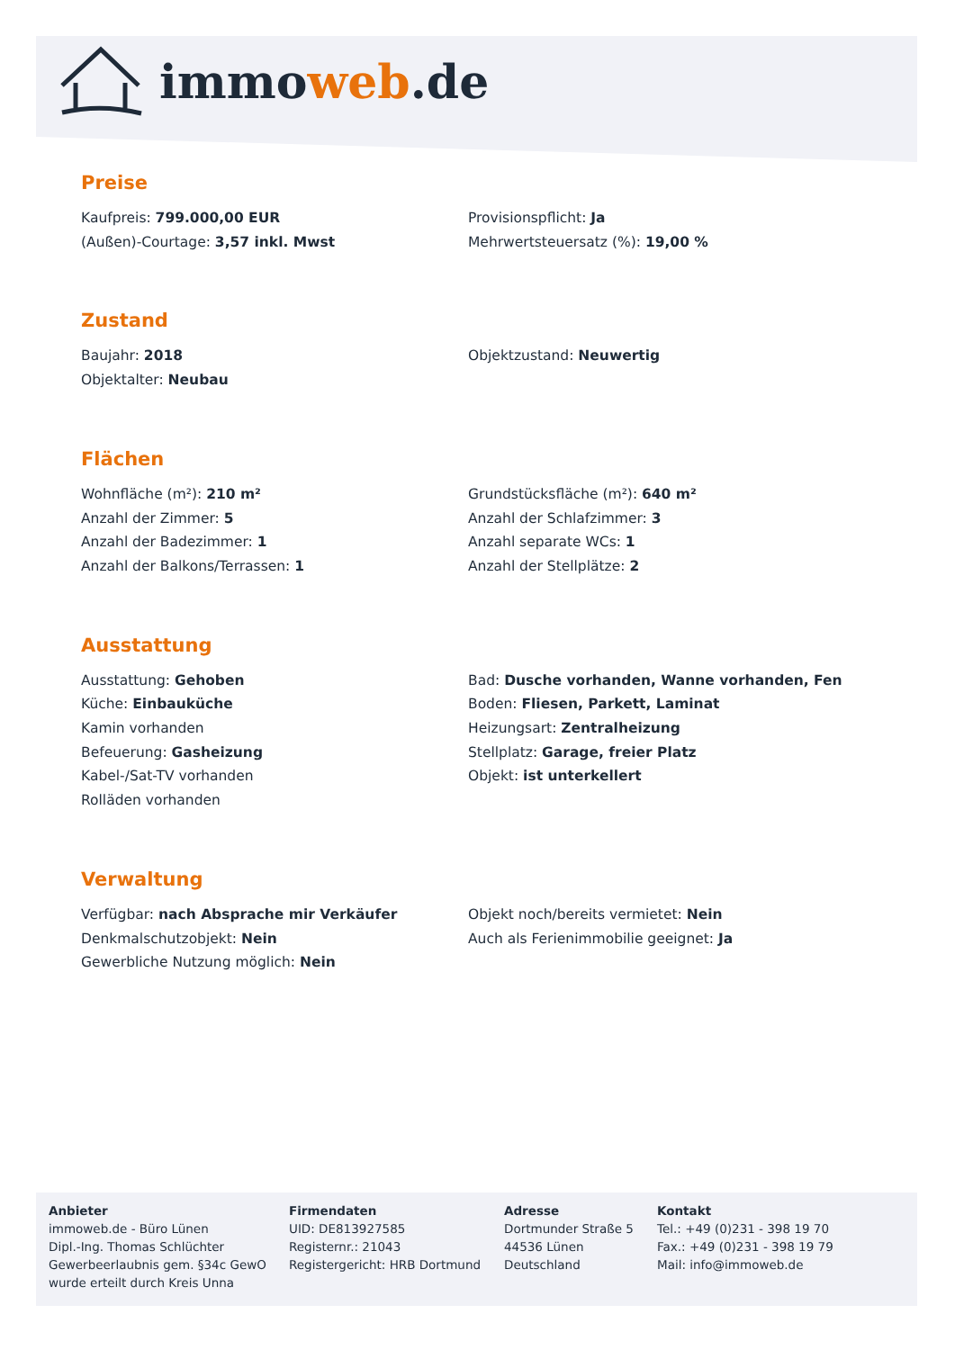immoweb.de
Preise
Kaufpreis: 799.000,00 EUR
Provisionspflicht: Ja
(Außen)-Courtage: 3,57 inkl. Mwst
Mehrwertsteuersatz (%): 19,00 %
Zustand
Baujahr: 2018
Objektzustand: Neuwertig
Objektalter: Neubau
Flächen
Wohnfläche (m²): 210 m²
Grundstücksfläche (m²): 640 m²
Anzahl der Zimmer: 5
Anzahl der Schlafzimmer: 3
Anzahl der Badezimmer: 1
Anzahl separate WCs: 1
Anzahl der Balkons/Terrassen: 1
Anzahl der Stellplätze: 2
Ausstattung
Ausstattung: Gehoben
Bad: Dusche vorhanden, Wanne vorhanden, Fen
Küche: Einbauküche
Boden: Fliesen, Parkett, Laminat
Kamin vorhanden
Heizungsart: Zentralheizung
Befeuerung: Gasheizung
Stellplatz: Garage, freier Platz
Kabel-/Sat-TV vorhanden
Objekt: ist unterkellert
Rolläden vorhanden
Verwaltung
Verfügbar: nach Absprache mir Verkäufer
Objekt noch/bereits vermietet: Nein
Denkmalschutzobjekt: Nein
Auch als Ferienimmobilie geeignet: Ja
Gewerbliche Nutzung möglich: Nein
Anbieter
immoweb.de - Büro Lünen
Dipl.-Ing. Thomas Schlüchter
Gewerbeerlaubnis gem. §34c GewO
wurde erteilt durch Kreis Unna
Firmendaten
UID: DE813927585
Registernr.: 21043
Registergericht: HRB Dortmund
Adresse
Dortmunder Straße 5
44536 Lünen
Deutschland
Kontakt
Tel.: +49 (0)231 - 398 19 70
Fax.: +49 (0)231 - 398 19 79
Mail: info@immoweb.de